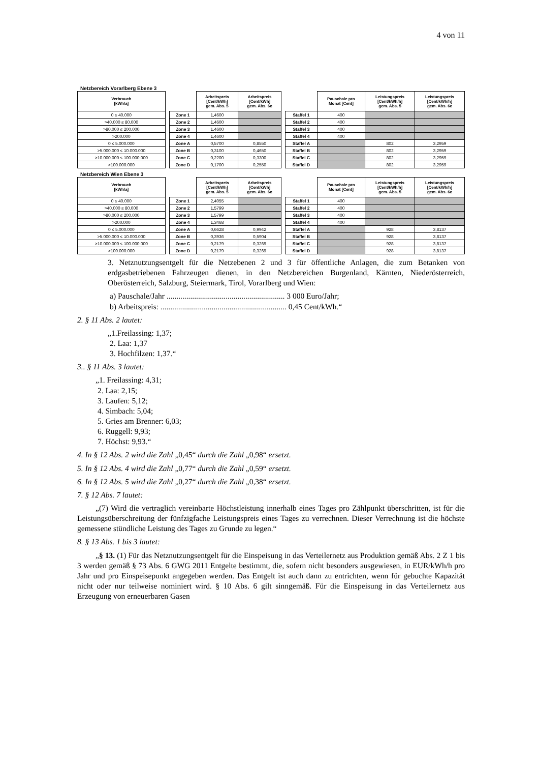4 von 11
Netzbereich Vorarlberg Ebene 3
| Verbrauch [kWh/a] | | | Arbeitspreis [Cent/kWh] gem. Abs. 5 | Arbeitspreis [Cent/kWh] gem. Abs. 6c | | | Pauschale pro Monat [Cent] | Leistungspreis [Cent/kWh/h] gem. Abs. 5 | Leistungspreis [Cent/kWh/h] gem. Abs. 6c |
| --- | --- | --- | --- | --- | --- | --- | --- | --- | --- |
| 0 ≤ 40.000 | | Zone 1 | 1,4600 | | | Staffel 1 | 400 | | |
| >40.000 ≤ 80.000 | | Zone 2 | 1,4600 | | | Staffel 2 | 400 | | |
| >80.000 ≤ 200.000 | | Zone 3 | 1,4600 | | | Staffel 3 | 400 | | |
| >200.000 | | Zone 4 | 1,4600 | | | Staffel 4 | 400 | | |
| 0 ≤ 5.000.000 | | Zone A | 0,5700 | 0,8550 | | Staffel A | | 802 | 3,2959 |
| >5.000.000 ≤ 10.000.000 | | Zone B | 0,3100 | 0,4650 | | Staffel B | | 802 | 3,2959 |
| >10.000.000 ≤ 100.000.000 | | Zone C | 0,2200 | 0,3300 | | Staffel C | | 802 | 3,2959 |
| >100.000.000 | | Zone D | 0,1700 | 0,2550 | | Staffel D | | 802 | 3,2959 |
Netzbereich Wien Ebene 3
| Verbrauch [kWh/a] | | | Arbeitspreis [Cent/kWh] gem. Abs. 5 | Arbeitspreis [Cent/kWh] gem. Abs. 6c | | | Pauschale pro Monat [Cent] | Leistungspreis [Cent/kWh/h] gem. Abs. 5 | Leistungspreis [Cent/kWh/h] gem. Abs. 6c |
| --- | --- | --- | --- | --- | --- | --- | --- | --- | --- |
| 0 ≤ 40.000 | | Zone 1 | 2,4055 | | | Staffel 1 | 400 | | |
| >40.000 ≤ 80.000 | | Zone 2 | 1,5799 | | | Staffel 2 | 400 | | |
| >80.000 ≤ 200.000 | | Zone 3 | 1,5799 | | | Staffel 3 | 400 | | |
| >200.000 | | Zone 4 | 1,3468 | | | Staffel 4 | 400 | | |
| 0 ≤ 5.000.000 | | Zone A | 0,6628 | 0,9942 | | Staffel A | | 928 | 3,8137 |
| >5.000.000 ≤ 10.000.000 | | Zone B | 0,3936 | 0,5904 | | Staffel B | | 928 | 3,8137 |
| >10.000.000 ≤ 100.000.000 | | Zone C | 0,2179 | 0,3269 | | Staffel C | | 928 | 3,8137 |
| >100.000.000 | | Zone D | 0,2179 | 0,3269 | | Staffel D | | 928 | 3,8137 |
3. Netznutzungsentgelt für die Netzebenen 2 und 3 für öffentliche Anlagen, die zum Betanken von erdgasbetriebenen Fahrzeugen dienen, in den Netzbereichen Burgenland, Kärnten, Niederösterreich, Oberösterreich, Salzburg, Steiermark, Tirol, Vorarlberg und Wien:
a) Pauschale/Jahr ............................................................ 3 000 Euro/Jahr;
b) Arbeitspreis: ................................................................ 0,45 Cent/kWh.“
2. § 11 Abs. 2 lautet:
„1.Freilassing: 1,37;
2. Laa: 1,37
3. Hochfilzen: 1,37.“
3.. § 11 Abs. 3 lautet:
„1. Freilassing: 4,31;
2. Laa: 2,15;
3. Laufen: 5,12;
4. Simbach: 5,04;
5. Gries am Brenner: 6,03;
6. Ruggell: 9,93;
7. Höchst: 9,93.“
4. In § 12 Abs. 2 wird die Zahl „0,45“ durch die Zahl „0,98“ ersetzt.
5. In § 12 Abs. 4 wird die Zahl „0,77“ durch die Zahl „0,59“ ersetzt.
6. In § 12 Abs. 5 wird die Zahl „0,27“ durch die Zahl „0,38“ ersetzt.
7. § 12 Abs. 7 lautet:
„(7) Wird die vertraglich vereinbarte Höchstleistung innerhalb eines Tages pro Zählpunkt überschritten, ist für die Leistungsüberschreitung der fünfzigfache Leistungspreis eines Tages zu verrechnen. Dieser Verrechnung ist die höchste gemessene stündliche Leistung des Tages zu Grunde zu legen.“
8. § 13 Abs. 1 bis 3 lautet:
„§ 13. (1) Für das Netznutzungsentgelt für die Einspeisung in das Verteilernetz aus Produktion gemäß Abs. 2 Z 1 bis 3 werden gemäß § 73 Abs. 6 GWG 2011 Entgelte bestimmt, die, sofern nicht besonders ausgewiesen, in EUR/kWh/h pro Jahr und pro Einspeisepunkt angegeben werden. Das Entgelt ist auch dann zu entrichten, wenn für gebuchte Kapazität nicht oder nur teilweise nominiert wird. § 10 Abs. 6 gilt sinngemäß. Für die Einspeisung in das Verteilernetz aus Erzeugung von erneuerbaren Gasen